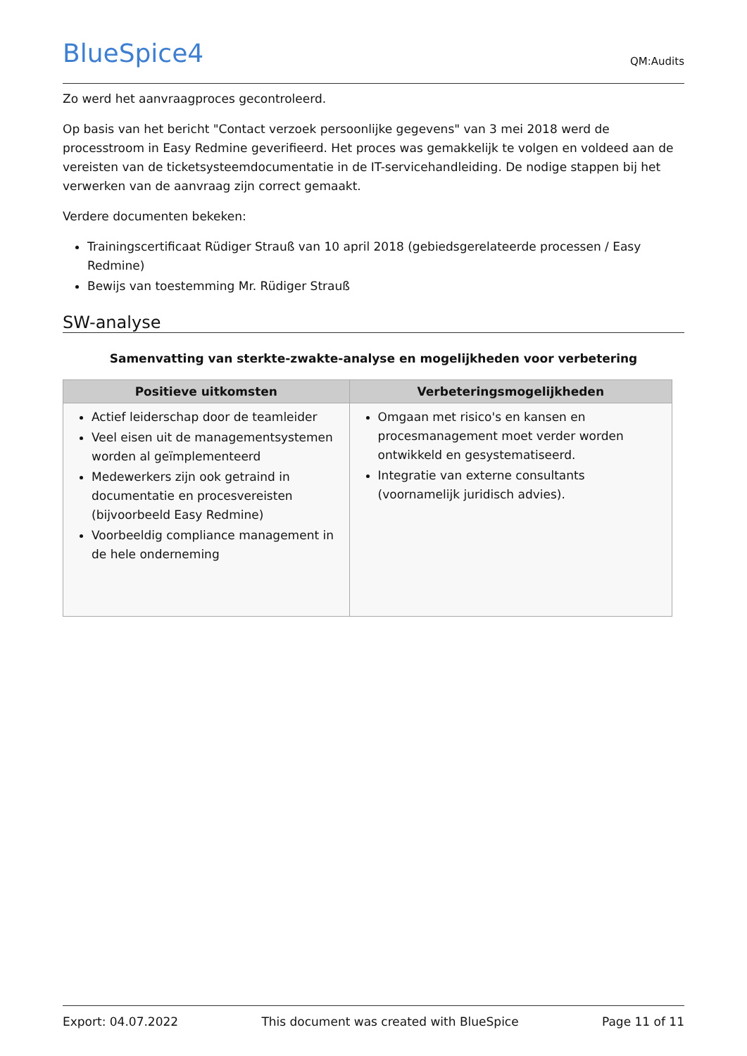BlueSpice4
QM:Audits
Zo werd het aanvraagproces gecontroleerd.
Op basis van het bericht "Contact verzoek persoonlijke gegevens" van 3 mei 2018 werd de processtroom in Easy Redmine geverifieerd. Het proces was gemakkelijk te volgen en voldeed aan de vereisten van de ticketsysteemdocumentatie in de IT-servicehandleiding. De nodige stappen bij het verwerken van de aanvraag zijn correct gemaakt.
Verdere documenten bekeken:
Trainingscertificaat Rüdiger Strauß van 10 april 2018 (gebiedsgerelateerde processen / Easy Redmine)
Bewijs van toestemming Mr. Rüdiger Strauß
SW-analyse
Samenvatting van sterkte-zwakte-analyse en mogelijkheden voor verbetering
| Positieve uitkomsten | Verbeteringsmogelijkheden |
| --- | --- |
| Actief leiderschap door de teamleider Veel eisen uit de managementsystemen worden al geïmplementeerd Medewerkers zijn ook getraind in documentatie en procesvereisten (bijvoorbeeld Easy Redmine) Voorbeeldig compliance management in de hele onderneming | Omgaan met risico's en kansen en procesmanagement moet verder worden ontwikkeld en gesystematiseerd. Integratie van externe consultants (voornamelijk juridisch advies). |
Export: 04.07.2022 This document was created with BlueSpice Page 11 of 11